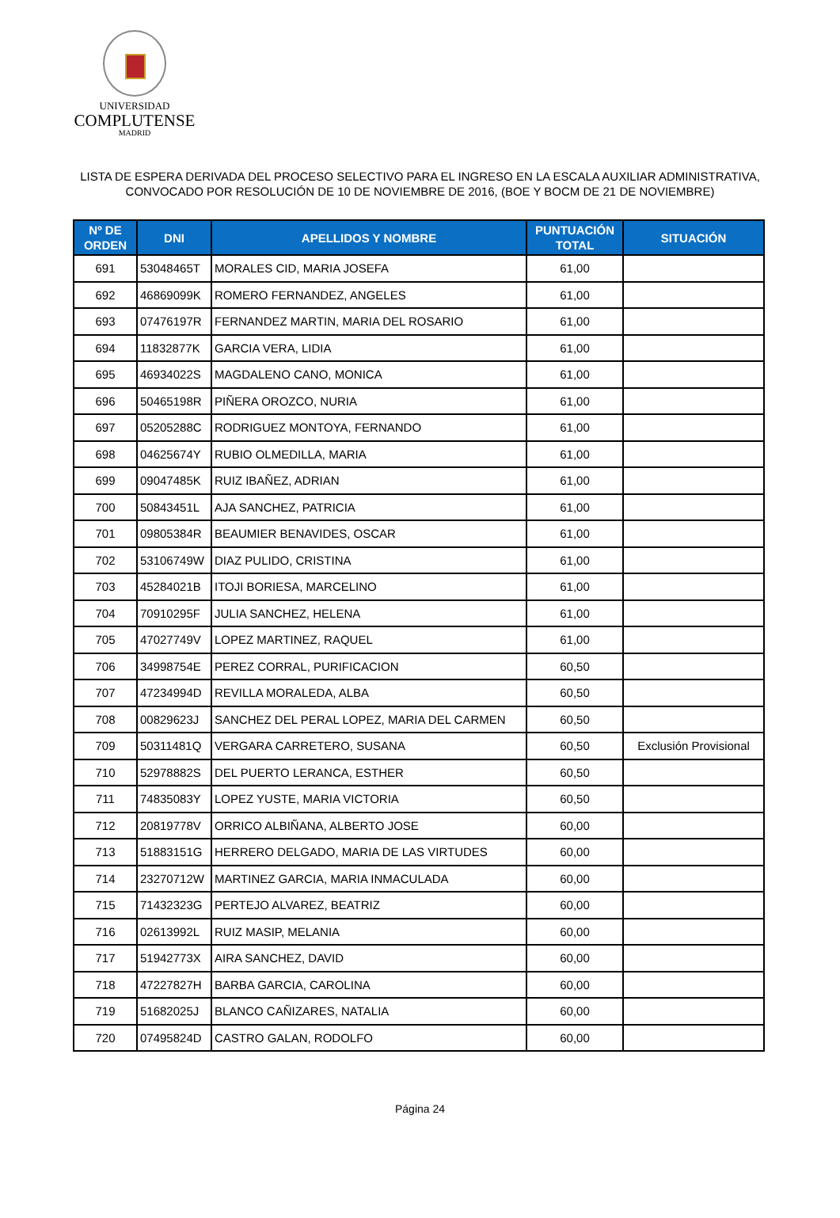UNIVERSIDAD
COMPLUTENSE
MADRID
LISTA DE ESPERA DERIVADA DEL PROCESO SELECTIVO PARA EL INGRESO EN LA ESCALA AUXILIAR ADMINISTRATIVA,
CONVOCADO POR RESOLUCIÓN DE 10 DE NOVIEMBRE DE 2016, (BOE Y BOCM DE 21 DE NOVIEMBRE)
| Nº DE ORDEN | DNI | APELLIDOS Y NOMBRE | PUNTUACIÓN TOTAL | SITUACIÓN |
| --- | --- | --- | --- | --- |
| 691 | 53048465T | MORALES CID, MARIA JOSEFA | 61,00 | |
| 692 | 46869099K | ROMERO FERNANDEZ, ANGELES | 61,00 | |
| 693 | 07476197R | FERNANDEZ MARTIN, MARIA DEL ROSARIO | 61,00 | |
| 694 | 11832877K | GARCIA VERA, LIDIA | 61,00 | |
| 695 | 46934022S | MAGDALENO CANO, MONICA | 61,00 | |
| 696 | 50465198R | PIÑERA OROZCO, NURIA | 61,00 | |
| 697 | 05205288C | RODRIGUEZ MONTOYA, FERNANDO | 61,00 | |
| 698 | 04625674Y | RUBIO OLMEDILLA, MARIA | 61,00 | |
| 699 | 09047485K | RUIZ IBAÑEZ, ADRIAN | 61,00 | |
| 700 | 50843451L | AJA SANCHEZ, PATRICIA | 61,00 | |
| 701 | 09805384R | BEAUMIER BENAVIDES, OSCAR | 61,00 | |
| 702 | 53106749W | DIAZ PULIDO, CRISTINA | 61,00 | |
| 703 | 45284021B | ITOJI BORIESA, MARCELINO | 61,00 | |
| 704 | 70910295F | JULIA SANCHEZ, HELENA | 61,00 | |
| 705 | 47027749V | LOPEZ MARTINEZ, RAQUEL | 61,00 | |
| 706 | 34998754E | PEREZ CORRAL, PURIFICACION | 60,50 | |
| 707 | 47234994D | REVILLA MORALEDA, ALBA | 60,50 | |
| 708 | 00829623J | SANCHEZ DEL PERAL LOPEZ, MARIA DEL CARMEN | 60,50 | |
| 709 | 50311481Q | VERGARA CARRETERO, SUSANA | 60,50 | Exclusión Provisional |
| 710 | 52978882S | DEL PUERTO LERANCA, ESTHER | 60,50 | |
| 711 | 74835083Y | LOPEZ YUSTE, MARIA VICTORIA | 60,50 | |
| 712 | 20819778V | ORRICO ALBIÑANA, ALBERTO JOSE | 60,00 | |
| 713 | 51883151G | HERRERO DELGADO, MARIA DE LAS VIRTUDES | 60,00 | |
| 714 | 23270712W | MARTINEZ GARCIA, MARIA INMACULADA | 60,00 | |
| 715 | 71432323G | PERTEJO ALVAREZ, BEATRIZ | 60,00 | |
| 716 | 02613992L | RUIZ MASIP, MELANIA | 60,00 | |
| 717 | 51942773X | AIRA SANCHEZ, DAVID | 60,00 | |
| 718 | 47227827H | BARBA GARCIA, CAROLINA | 60,00 | |
| 719 | 51682025J | BLANCO CAÑIZARES, NATALIA | 60,00 | |
| 720 | 07495824D | CASTRO GALAN, RODOLFO | 60,00 | |
Página 24